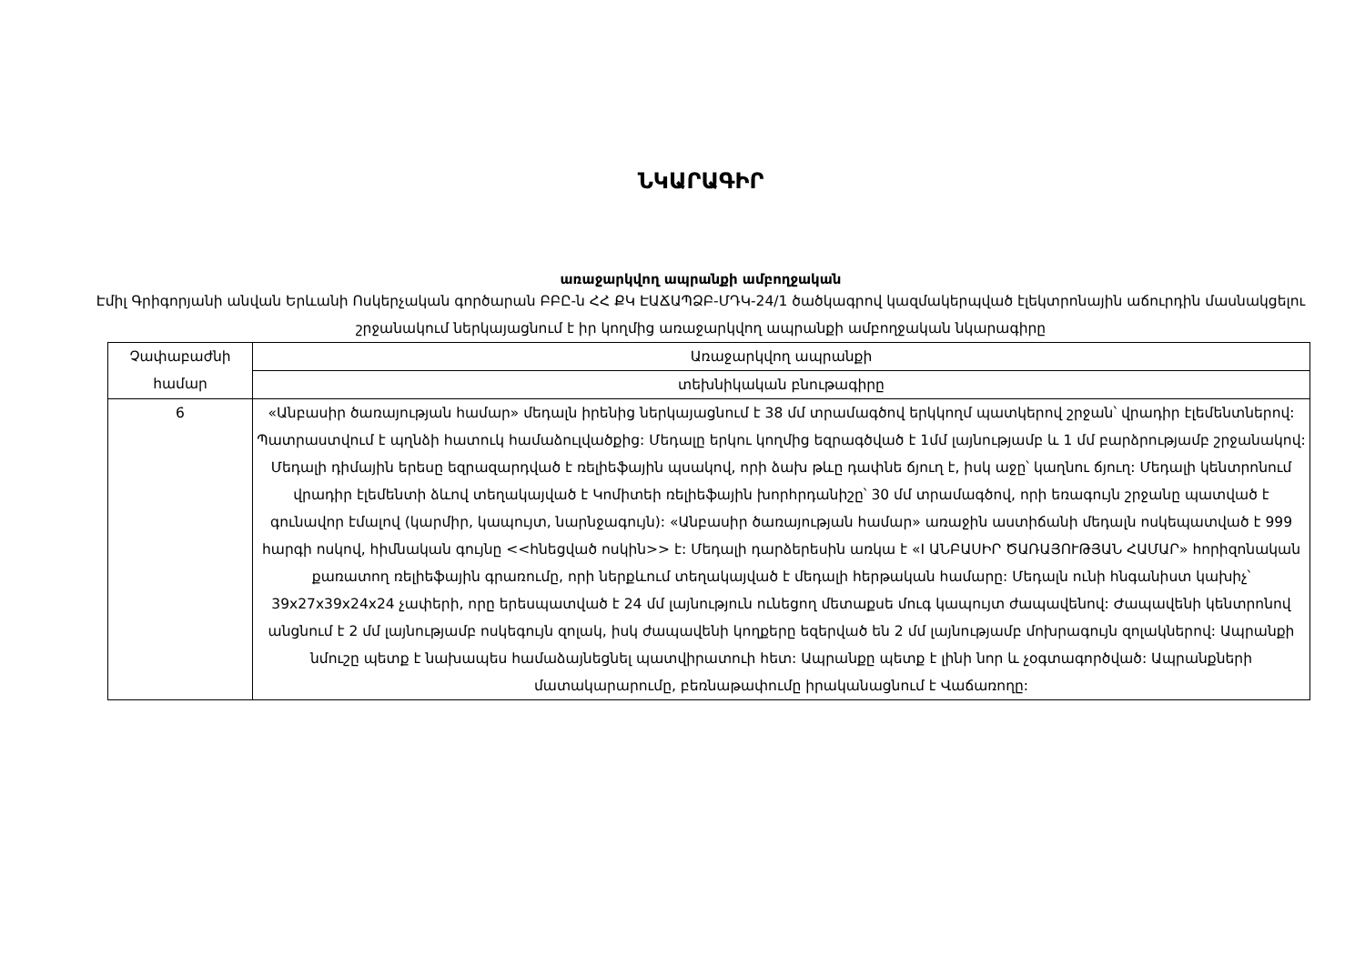ՆԿԱՐԱԳԻՐ
առաջարկվող ապրանքի ամբողջական
Էմիլ Գրիգորյանի անվան Երևանի Ոսկերչական գործարան ԲԲԸ-ն ՀՀ ՔԿ ԷԱՃԱՊՁԲ-ՄԴԿ-24/1 ծածկագրով կազմակերպված էլեկտրոնային աճուրդին մասնակցելու շրջանակում ներկայացնում է իր կողմից առաջարկվող ապրանքի ամբողջական նկարագիրը
| Չափաբաժնի համար | Առաջարկվող ապրանքի |
| | տեխնիկական բնութագիրը |
| 6 | «Անբասիր ծառայության համար» մեդալն իրենից ներկայացնում է 38 մմ տրամագծով երկկողմ պատկերով շրջան՝ վրադիր էլեմենտներով: Պատրաստվում է պղնձի հատուկ համաձուլվածքից: Մեդալը երկու կողմից եզրագծված է 1մմ լայնությամբ և 1 մմ բարձրությամբ շրջանակով: Մեդալի դիմային երեսը եզրազարդված է ռելիեֆային պսակով, որի ձախ թևը դափնե ճյուղ է, իսկ աջը՝ կաղնու ճյուղ: Մեդալի կենտրոնում վրադիր էլեմենտի ձևով տեղակայված է Կոմիտեի ռելիեֆային խորհրդանիշը՝ 30 մմ տրամագծով, որի եռագույն շրջանը պատված է գունավոր էմալով (կարմիր, կապույտ, նարնջագույն): «Անբասիր ծառայության համար» առաջին աստիճանի մեդալն ոսկեպատված է 999 հարգի ոսկով, հիմնական գույնը <<հնեցված ոսկին>> է: Մեդալի դարձերեսին առկա է «I ԱՆԲԱՍԻՐ ԾԱՌԱՅՈՒԹՅԱՆ ՀԱՄԱՐ» հորիզոնական քառատող ռելիեֆային գրառումը, որի ներքևում տեղակայված է մեդալի հերթական համարը: Մեդալն ունի հնգանիստ կախիչ՝ 39x27x39x24x24 չափերի, որը երեսպատված է 24 մմ լայնություն ունեցող մետաքսե մուգ կապույտ ժապավենով: Ժապավենի կենտրոնով անցնում է 2 մմ լայնությամբ ոսկեգույն զոլակ, իսկ ժապավենի կողքերը եզերված են 2 մմ լայնությամբ մոխրագույն զոլակներով: Ապրանքի նմուշը պետք է նախապես համաձայնեցնել պատվիրատուի հետ: Ապրանքը պետք է լինի նոր և չօգտագործված: Ապրանքների մատակարարումը, բեռնաթափումը իրականացնում է Վաճառողը: |